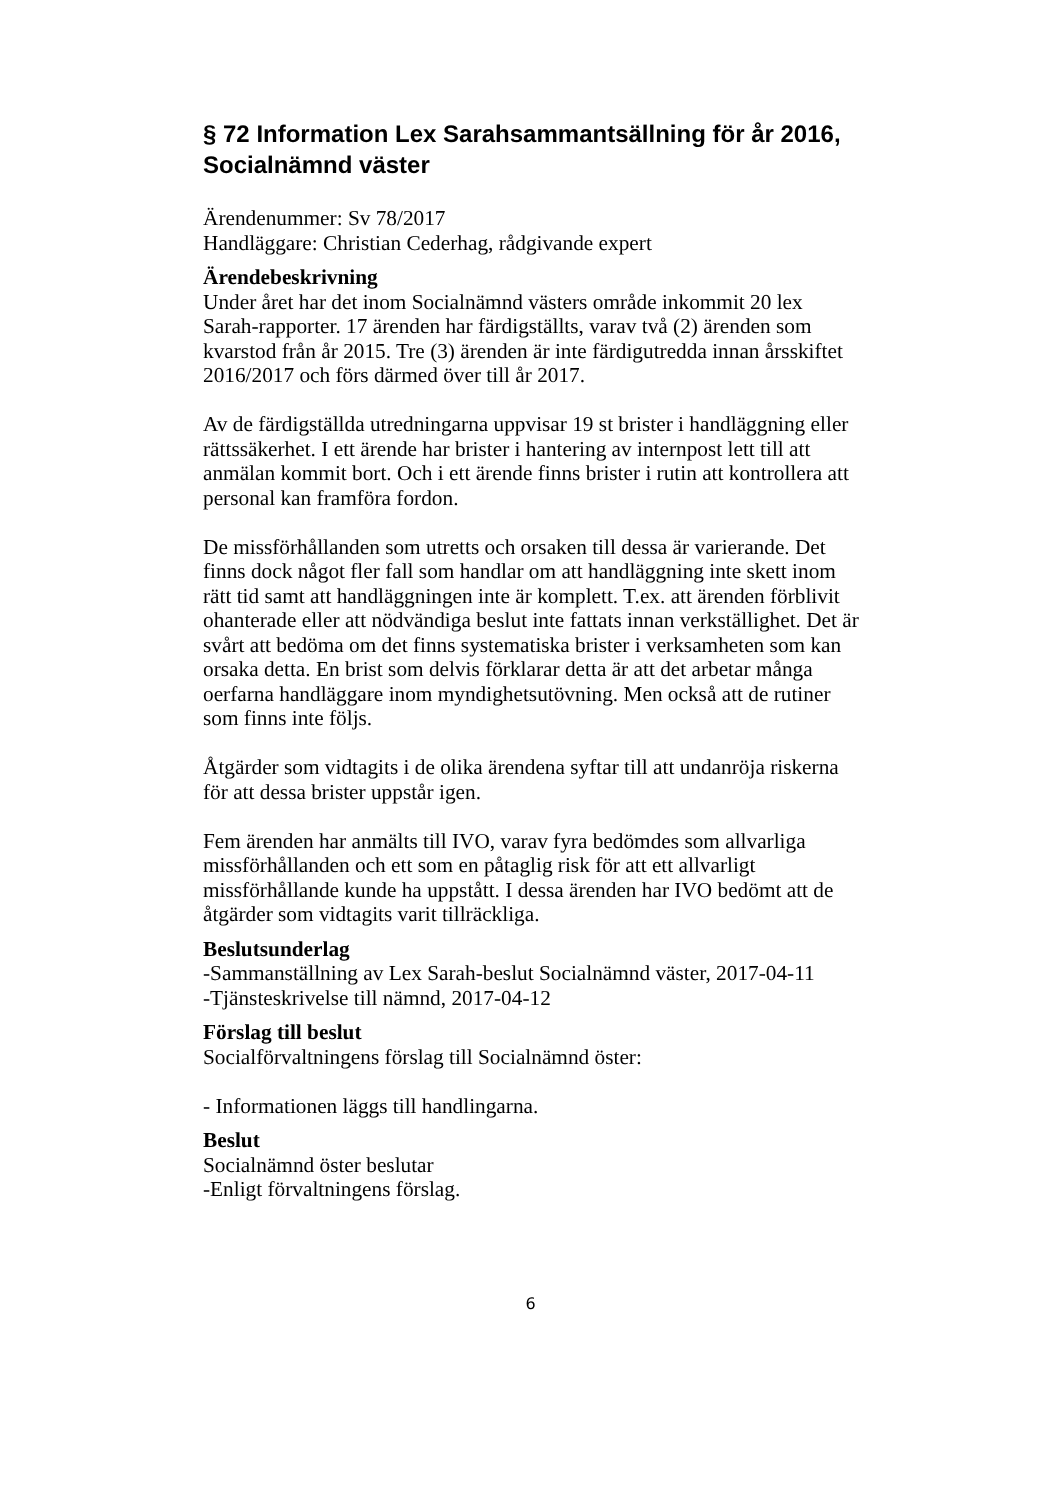§ 72 Information Lex Sarahsammantsällning för år 2016, Socialnämnd väster
Ärendenummer: Sv 78/2017
Handläggare: Christian Cederhag, rådgivande expert
Ärendebeskrivning
Under året har det inom Socialnämnd västers område inkommit 20 lex Sarah-rapporter. 17 ärenden har färdigställts, varav två (2) ärenden som kvarstod från år 2015. Tre (3) ärenden är inte färdigutredda innan årsskiftet 2016/2017 och förs därmed över till år 2017.
Av de färdigställda utredningarna uppvisar 19 st brister i handläggning eller rättssäkerhet. I ett ärende har brister i hantering av internpost lett till att anmälan kommit bort. Och i ett ärende finns brister i rutin att kontrollera att personal kan framföra fordon.
De missförhållanden som utretts och orsaken till dessa är varierande. Det finns dock något fler fall som handlar om att handläggning inte skett inom rätt tid samt att handläggningen inte är komplett. T.ex. att ärenden förblivit ohanterade eller att nödvändiga beslut inte fattats innan verkställighet. Det är svårt att bedöma om det finns systematiska brister i verksamheten som kan orsaka detta. En brist som delvis förklarar detta är att det arbetar många oerfarna handläggare inom myndighetsutövning. Men också att de rutiner som finns inte följs.
Åtgärder som vidtagits i de olika ärendena syftar till att undanröja riskerna för att dessa brister uppstår igen.
Fem ärenden har anmälts till IVO, varav fyra bedömdes som allvarliga missförhållanden och ett som en påtaglig risk för att ett allvarligt missförhållande kunde ha uppstått. I dessa ärenden har IVO bedömt att de åtgärder som vidtagits varit tillräckliga.
Beslutsunderlag
-Sammanställning av Lex Sarah-beslut Socialnämnd väster, 2017-04-11
-Tjänsteskrivelse till nämnd, 2017-04-12
Förslag till beslut
Socialförvaltningens förslag till Socialnämnd öster:
- Informationen läggs till handlingarna.
Beslut
Socialnämnd öster beslutar
-Enligt förvaltningens förslag.
6